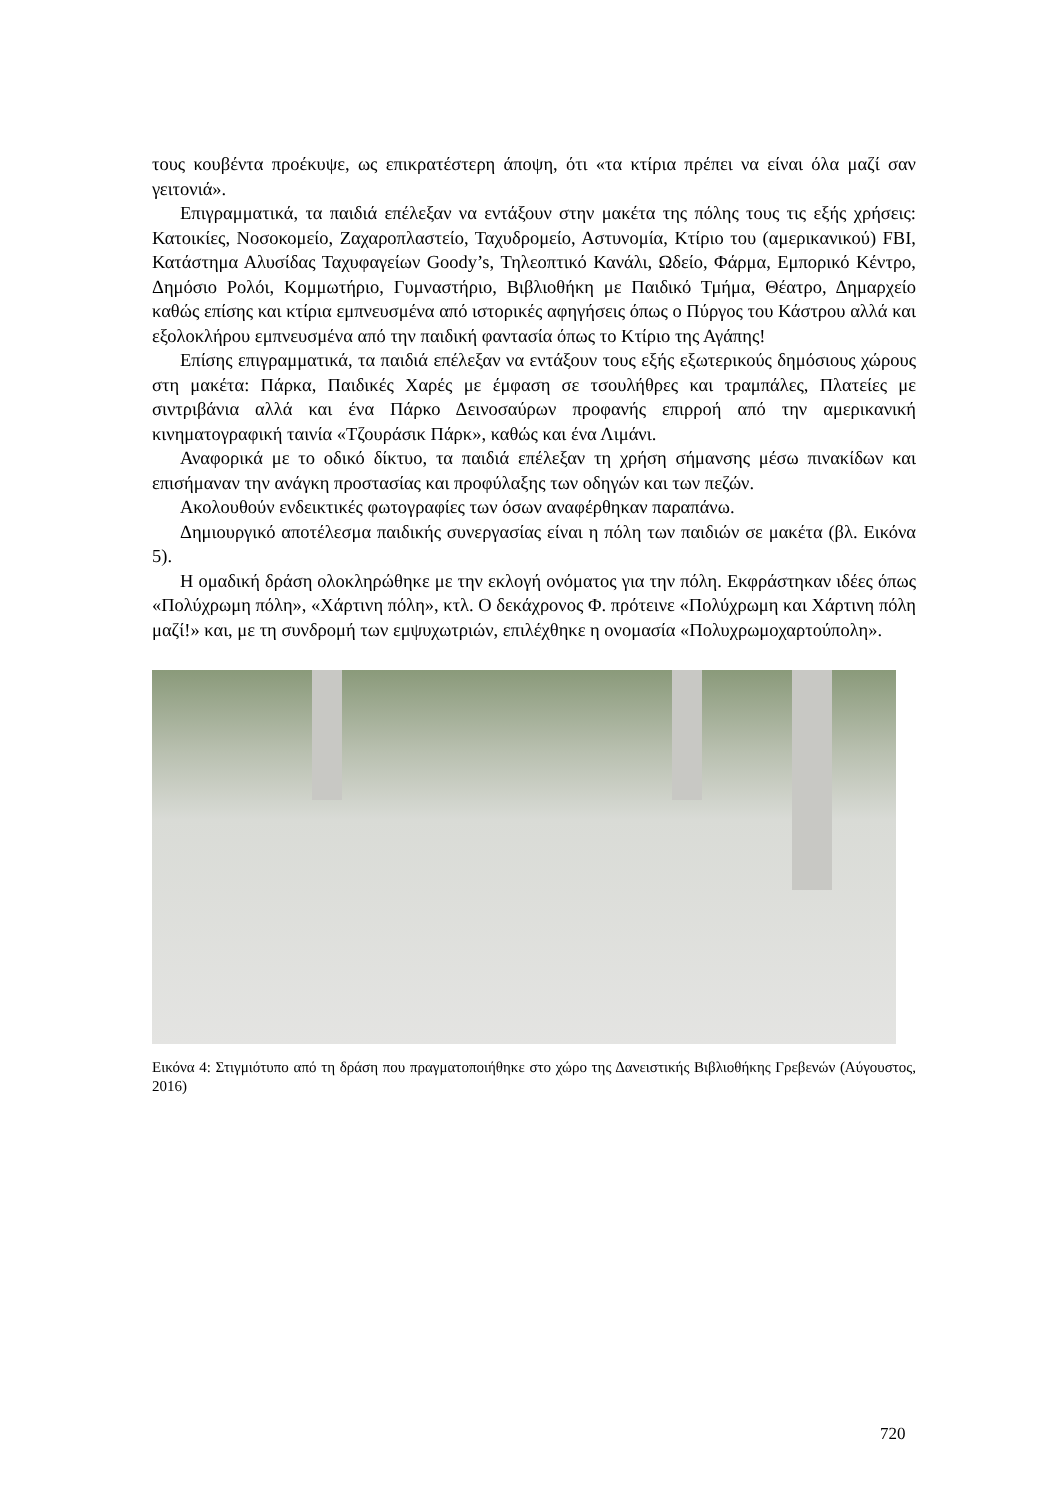τους κουβέντα προέκυψε, ως επικρατέστερη άποψη, ότι «τα κτίρια πρέπει να είναι όλα μαζί σαν γειτονιά».
Επιγραμματικά, τα παιδιά επέλεξαν να εντάξουν στην μακέτα της πόλης τους τις εξής χρήσεις: Κατοικίες, Νοσοκομείο, Ζαχαροπλαστείο, Ταχυδρομείο, Αστυνομία, Κτίριο του (αμερικανικού) FBI, Κατάστημα Αλυσίδας Ταχυφαγείων Goody’s, Τηλεοπτικό Κανάλι, Ωδείο, Φάρμα, Εμπορικό Κέντρο, Δημόσιο Ρολόι, Κομμωτήριο, Γυμναστήριο, Βιβλιοθήκη με Παιδικό Τμήμα, Θέατρο, Δημαρχείο καθώς επίσης και κτίρια εμπνευσμένα από ιστορικές αφηγήσεις όπως ο Πύργος του Κάστρου αλλά και εξολοκλήρου εμπνευσμένα από την παιδική φαντασία όπως το Κτίριο της Αγάπης!
Επίσης επιγραμματικά, τα παιδιά επέλεξαν να εντάξουν τους εξής εξωτερικούς δημόσιους χώρους στη μακέτα: Πάρκα, Παιδικές Χαρές με έμφαση σε τσουλήθρες και τραμπάλες, Πλατείες με σιντριβάνια αλλά και ένα Πάρκο Δεινοσαύρων προφανής επιρροή από την αμερικανική κινηματογραφική ταινία «Τζουράσικ Πάρκ», καθώς και ένα Λιμάνι.
Αναφορικά με το οδικό δίκτυο, τα παιδιά επέλεξαν τη χρήση σήμανσης μέσω πινακίδων και επισήμαναν την ανάγκη προστασίας και προφύλαξης των οδηγών και των πεζών.
Ακολουθούν ενδεικτικές φωτογραφίες των όσων αναφέρθηκαν παραπάνω.
Δημιουργικό αποτέλεσμα παιδικής συνεργασίας είναι η πόλη των παιδιών σε μακέτα (βλ. Εικόνα 5).
Η ομαδική δράση ολοκληρώθηκε με την εκλογή ονόματος για την πόλη. Εκφράστηκαν ιδέες όπως «Πολύχρωμη πόλη», «Χάρτινη πόλη», κτλ. Ο δεκάχρονος Φ. πρότεινε «Πολύχρωμη και Χάρτινη πόλη μαζί!» και, με τη συνδρομή των εμψυχωτριών, επιλέχθηκε η ονομασία «Πολυχρωμοχαρτούπολη».
Εικόνα 4: Στιγμιότυπο από τη δράση που πραγματοποιήθηκε στο χώρο της Δανειστικής Βιβλιοθήκης Γρεβενών (Αύγουστος, 2016)
720